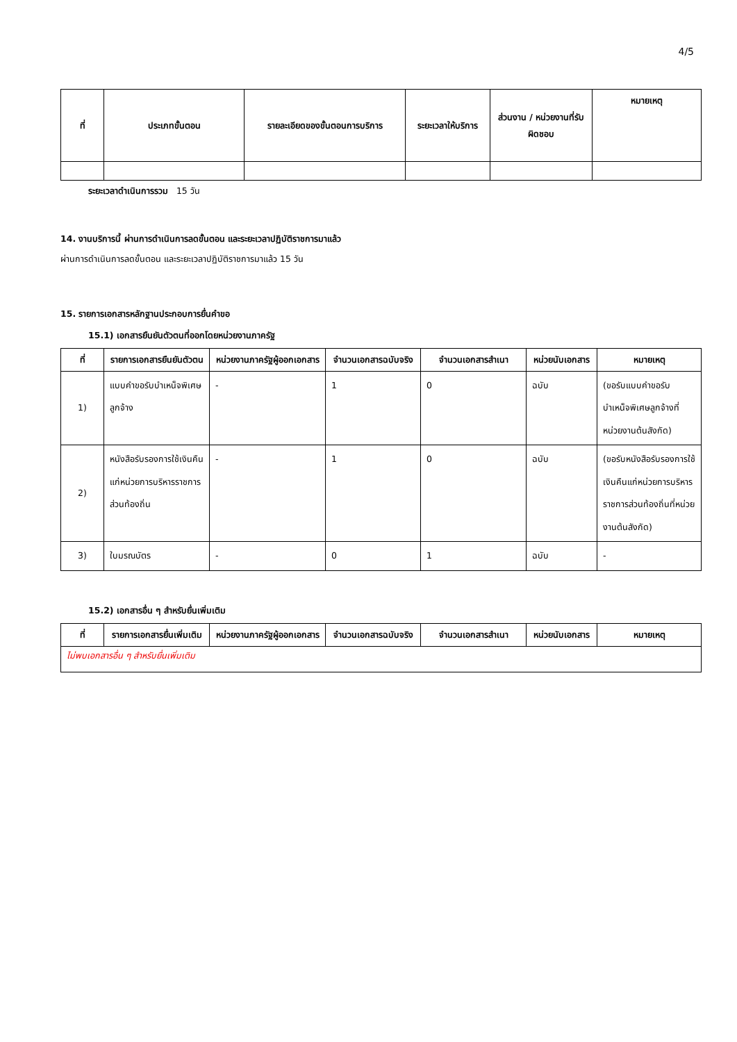4/5
| ที่ | ประเภทขั้นตอน | รายละเอียดของขั้นตอนการบริการ | ระยะเวลาให้บริการ | ส่วนงาน / หน่วยงานที่รับผิดชอบ | หมายเหตุ |
| --- | --- | --- | --- | --- | --- |
ระยะเวลาดำเนินการรวม 15 วัน
14. งานบริการนี้ ผ่านการดำเนินการลดขั้นตอน และระยะเวลาปฏิบัติราชการมาแล้ว
ผ่านการดำเนินการลดขั้นตอน และระยะเวลาปฏิบัติราชการมาแล้ว 15 วัน
15. รายการเอกสารหลักฐานประกอบการยื่นคำขอ
15.1) เอกสารยืนยันตัวตนที่ออกโดยหน่วยงานภาครัฐ
| ที่ | รายการเอกสารยืนยันตัวตน | หน่วยงานภาครัฐผู้ออกเอกสาร | จำนวนเอกสารฉบับจริง | จำนวนเอกสารสำเนา | หน่วยนับเอกสาร | หมายเหตุ |
| --- | --- | --- | --- | --- | --- | --- |
| 1) | แบบคำขอรับบำเหน็จพิเศษลูกจ้าง | - | 1 | 0 | ฉบับ | (ขอรับแบบคำขอรับบำเหน็จพิเศษลูกจ้างที่หน่วยงานต้นสังกัด) |
| 2) | หนังสือรับรองการใช้เงินคืนแก่หน่วยการบริหารราชการส่วนท้องถิ่น | - | 1 | 0 | ฉบับ | (ขอรับหนังสือรับรองการใช้เงินคืนแก่หน่วยการบริหารราชการส่วนท้องถิ่นที่หน่วยงานต้นสังกัด) |
| 3) | ใบมรณบัตร | - | 0 | 1 | ฉบับ | - |
15.2) เอกสารอื่น ๆ สำหรับยื่นเพิ่มเติม
| ที่ | รายการเอกสารยื่นเพิ่มเติม | หน่วยงานภาครัฐผู้ออกเอกสาร | จำนวนเอกสารฉบับจริง | จำนวนเอกสารสำเนา | หน่วยนับเอกสาร | หมายเหตุ |
| --- | --- | --- | --- | --- | --- | --- |
| ไม่พบเอกสารอื่น ๆ สำหรับยื่นเพิ่มเติม | | | | | | |